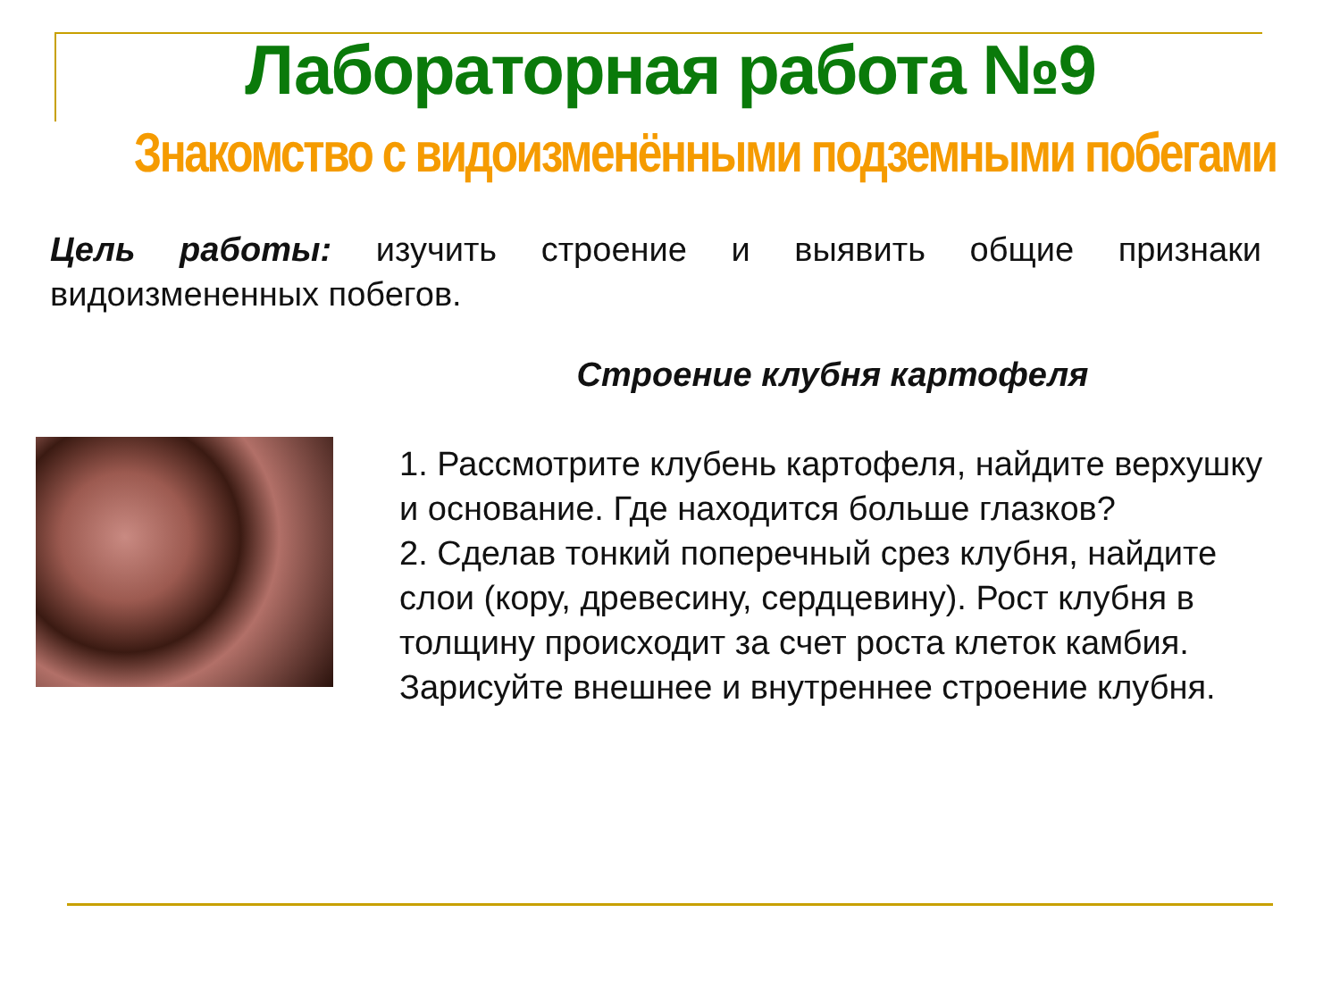Лабораторная работа №9
Знакомство с видоизменёнными подземными побегами
Цель работы: изучить строение и выявить общие признаки видоизмененных побегов.
Строение клубня картофеля
1. Рассмотрите клубень картофеля, найдите верхушку и основание. Где находится больше глазков?
2. Сделав тонкий поперечный срез клубня, найдите слои (кору, древесину, сердцевину). Рост клубня в толщину происходит за счет роста клеток камбия. Зарисуйте внешнее и внутреннее строение клубня.